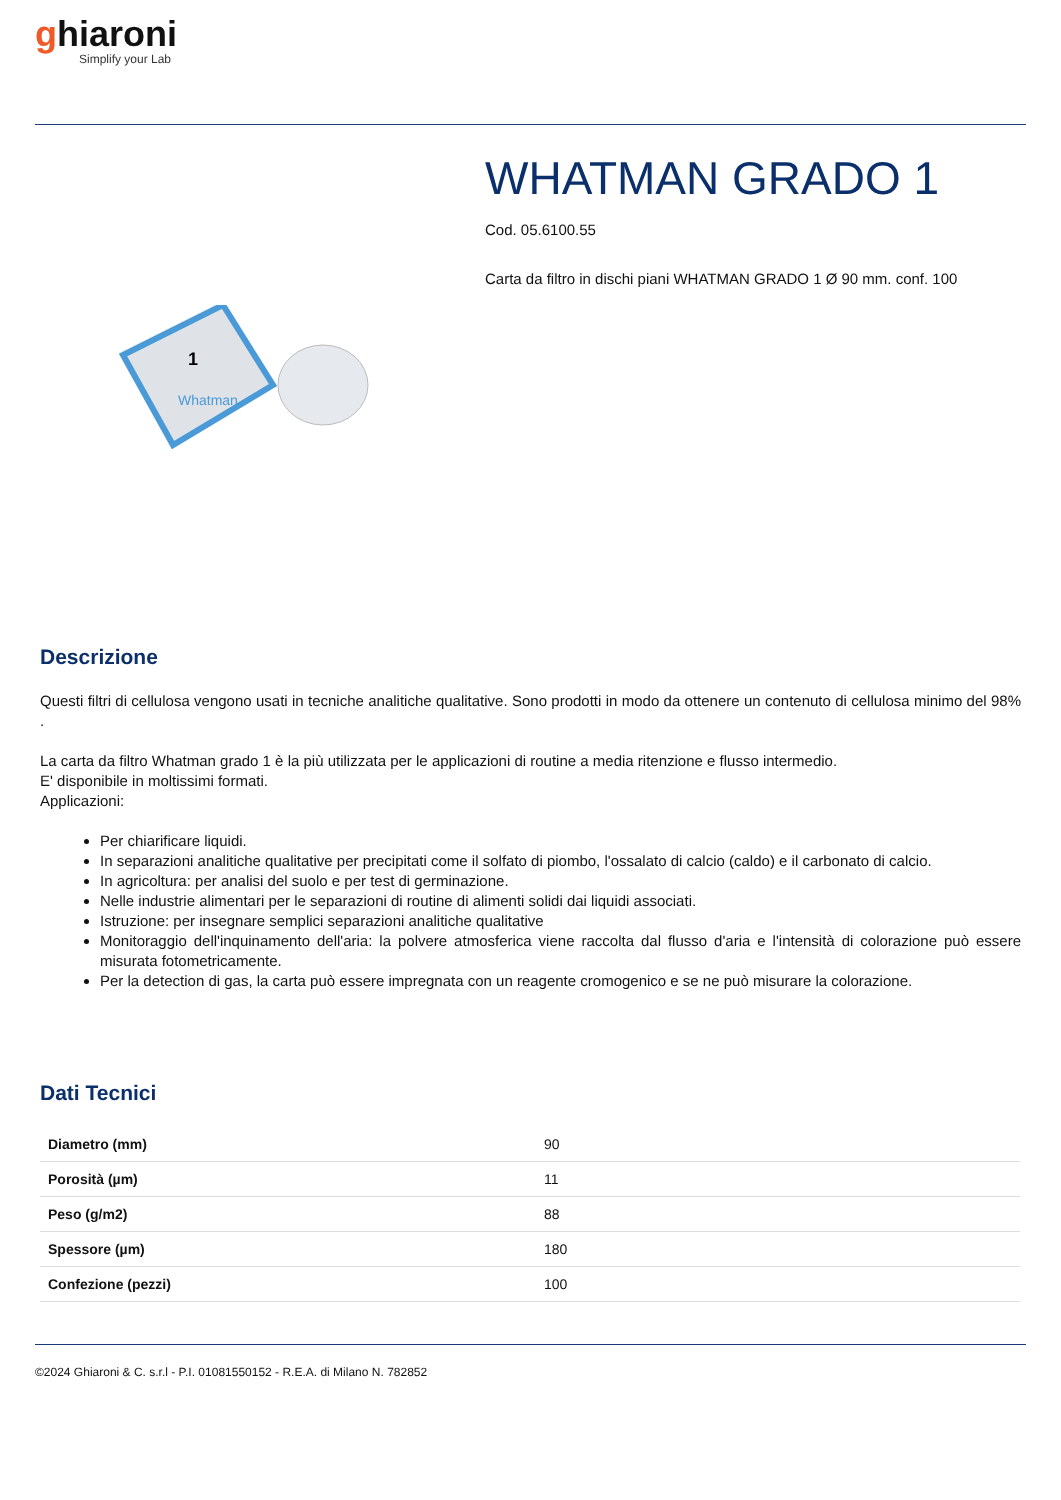ghiaroni
Simplify your Lab
1
Whatman
WHATMAN GRADO 1
Cod. 05.6100.55
Carta da filtro in dischi piani WHATMAN GRADO 1 Ø 90 mm. conf. 100
Descrizione
Questi filtri di cellulosa vengono usati in tecniche analitiche qualitative. Sono prodotti in modo da ottenere un contenuto di cellulosa minimo del 98% .
La carta da filtro Whatman grado 1 è la più utilizzata per le applicazioni di routine a media ritenzione e flusso intermedio.
E' disponibile in moltissimi formati.
Applicazioni:
Per chiarificare liquidi.
In separazioni analitiche qualitative per precipitati come il solfato di piombo, l'ossalato di calcio (caldo) e il carbonato di calcio.
In agricoltura: per analisi del suolo e per test di germinazione.
Nelle industrie alimentari per le separazioni di routine di alimenti solidi dai liquidi associati.
Istruzione: per insegnare semplici separazioni analitiche qualitative
Monitoraggio dell'inquinamento dell'aria: la polvere atmosferica viene raccolta dal flusso d'aria e l'intensità di colorazione può essere misurata fotometricamente.
Per la detection di gas, la carta può essere impregnata con un reagente cromogenico e se ne può misurare la colorazione.
Dati Tecnici
| Diametro (mm) | 90 |
| Porosità (µm) | 11 |
| Peso (g/m2) | 88 |
| Spessore (µm) | 180 |
| Confezione (pezzi) | 100 |
©2024 Ghiaroni & C. s.r.l - P.I. 01081550152 - R.E.A. di Milano N. 782852